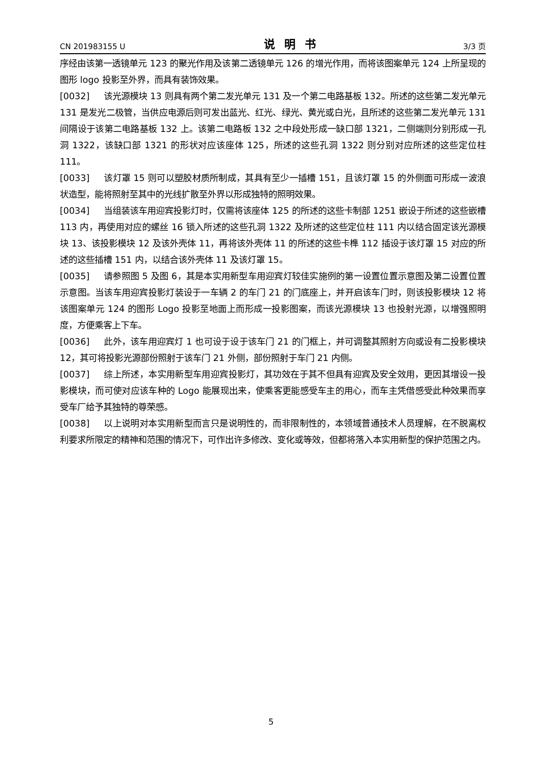CN 201983155 U 说明书 3/3 页
序经由该第一透镜单元 123 的聚光作用及该第二透镜单元 126 的增光作用，而将该图案单元 124 上所呈现的图形 logo 投影至外界，而具有装饰效果。
[0032] 该光源模块 13 则具有两个第二发光单元 131 及一个第二电路基板 132。所述的这些第二发光单元 131 是发光二极管，当供应电源后则可发出蓝光、红光、绿光、黄光或白光，且所述的这些第二发光单元 131 间隔设于该第二电路基板 132 上。该第二电路板 132 之中段处形成一缺口部 1321，二侧端则分别形成一孔洞 1322，该缺口部 1321 的形状对应该座体 125，所述的这些孔洞 1322 则分别对应所述的这些定位柱 111。
[0033] 该灯罩 15 则可以塑胶材质所制成，其具有至少一插槽 151，且该灯罩 15 的外侧面可形成一波浪状造型，能将照射至其中的光线扩散至外界以形成独特的照明效果。
[0034] 当组装该车用迎宾投影灯时，仅需将该座体 125 的所述的这些卡制部 1251 嵌设于所述的这些嵌槽 113 内，再使用对应的螺丝 16 锁入所述的这些孔洞 1322 及所述的这些定位柱 111 内以结合固定该光源模块 13、该投影模块 12 及该外壳体 11，再将该外壳体 11 的所述的这些卡榫 112 插设于该灯罩 15 对应的所述的这些插槽 151 内，以结合该外壳体 11 及该灯罩 15。
[0035] 请参照图 5 及图 6，其是本实用新型车用迎宾灯较佳实施例的第一设置位置示意图及第二设置位置示意图。当该车用迎宾投影灯装设于一车辆 2 的车门 21 的门底座上，并开启该车门时，则该投影模块 12 将该图案单元 124 的图形 Logo 投影至地面上而形成一投影图案，而该光源模块 13 也投射光源，以增强照明度，方便乘客上下车。
[0036] 此外，该车用迎宾灯 1 也可设于设于该车门 21 的门框上，并可调整其照射方向或设有二投影模块 12，其可将投影光源部份照射于该车门 21 外侧，部份照射于车门 21 内侧。
[0037] 综上所述，本实用新型车用迎宾投影灯，其功效在于其不但具有迎宾及安全效用，更因其增设一投影模块，而可使对应该车种的 Logo 能展现出来，使乘客更能感受车主的用心，而车主凭借感受此种效果而享受车厂给予其独特的尊荣感。
[0038] 以上说明对本实用新型而言只是说明性的，而非限制性的，本领域普通技术人员理解，在不脱离权利要求所限定的精神和范围的情况下，可作出许多修改、变化或等效，但都将落入本实用新型的保护范围之内。
5